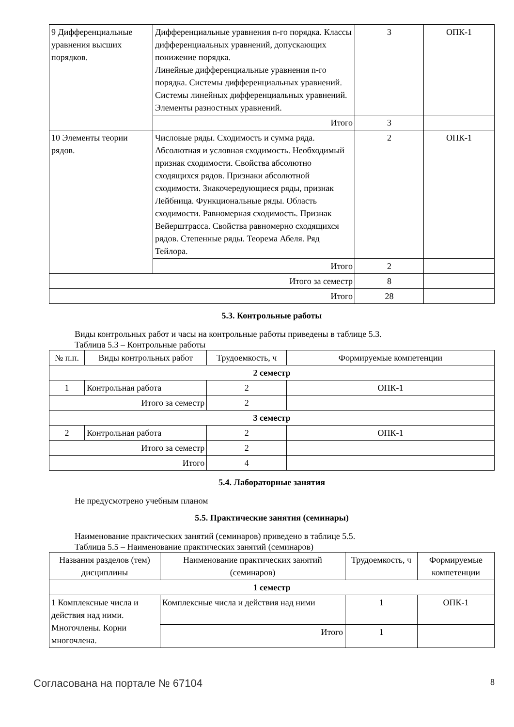| 9 Дифференциальные уравнения высших порядков. | Дифференциальные уравнения n-го порядка. Классы дифференциальных уравнений, допускающих понижение порядка. Линейные дифференциальные уравнения n-го порядка. Системы дифференциальных уравнений. Системы линейных дифференциальных уравнений. Элементы разностных уравнений. | 3 | ОПК-1 |
| | Итого | 3 | |
| 10 Элементы теории рядов. | Числовые ряды. Сходимость и сумма ряда. Абсолютная и условная сходимость. Необходимый признак сходимости. Свойства абсолютно сходящихся рядов. Признаки абсолютной сходимости. Знакочередующиеся ряды, признак Лейбница. Функциональные ряды. Область сходимости. Равномерная сходимость. Признак Вейерштрасса. Свойства равномерно сходящихся рядов. Степенные ряды. Теорема Абеля. Ряд Тейлора. | 2 | ОПК-1 |
| | Итого | 2 | |
| Итого за семестр | | 8 | |
| Итого | | 28 | |
5.3. Контрольные работы
Виды контрольных работ и часы на контрольные работы приведены в таблице 5.3.
Таблица 5.3 – Контрольные работы
| № п.п. | Виды контрольных работ | Трудоемкость, ч | Формируемые компетенции |
| --- | --- | --- | --- |
| 2 семестр | | | |
| 1 | Контрольная работа | 2 | ОПК-1 |
| Итого за семестр | | 2 | |
| 3 семестр | | | |
| 2 | Контрольная работа | 2 | ОПК-1 |
| Итого за семестр | | 2 | |
| Итого | | 4 | |
5.4. Лабораторные занятия
Не предусмотрено учебным планом
5.5. Практические занятия (семинары)
Наименование практических занятий (семинаров) приведено в таблице 5.5.
Таблица 5.5 – Наименование практических занятий (семинаров)
| Названия разделов (тем) дисциплины | Наименование практических занятий (семинаров) | Трудоемкость, ч | Формируемые компетенции |
| --- | --- | --- | --- |
| 1 семестр | | | |
| 1 Комплексные числа и действия над ними. Многочлены. Корни многочлена. | Комплексные числа и действия над ними | 1 | ОПК-1 |
| | Итого | 1 | |
Согласована на портале № 67104 8